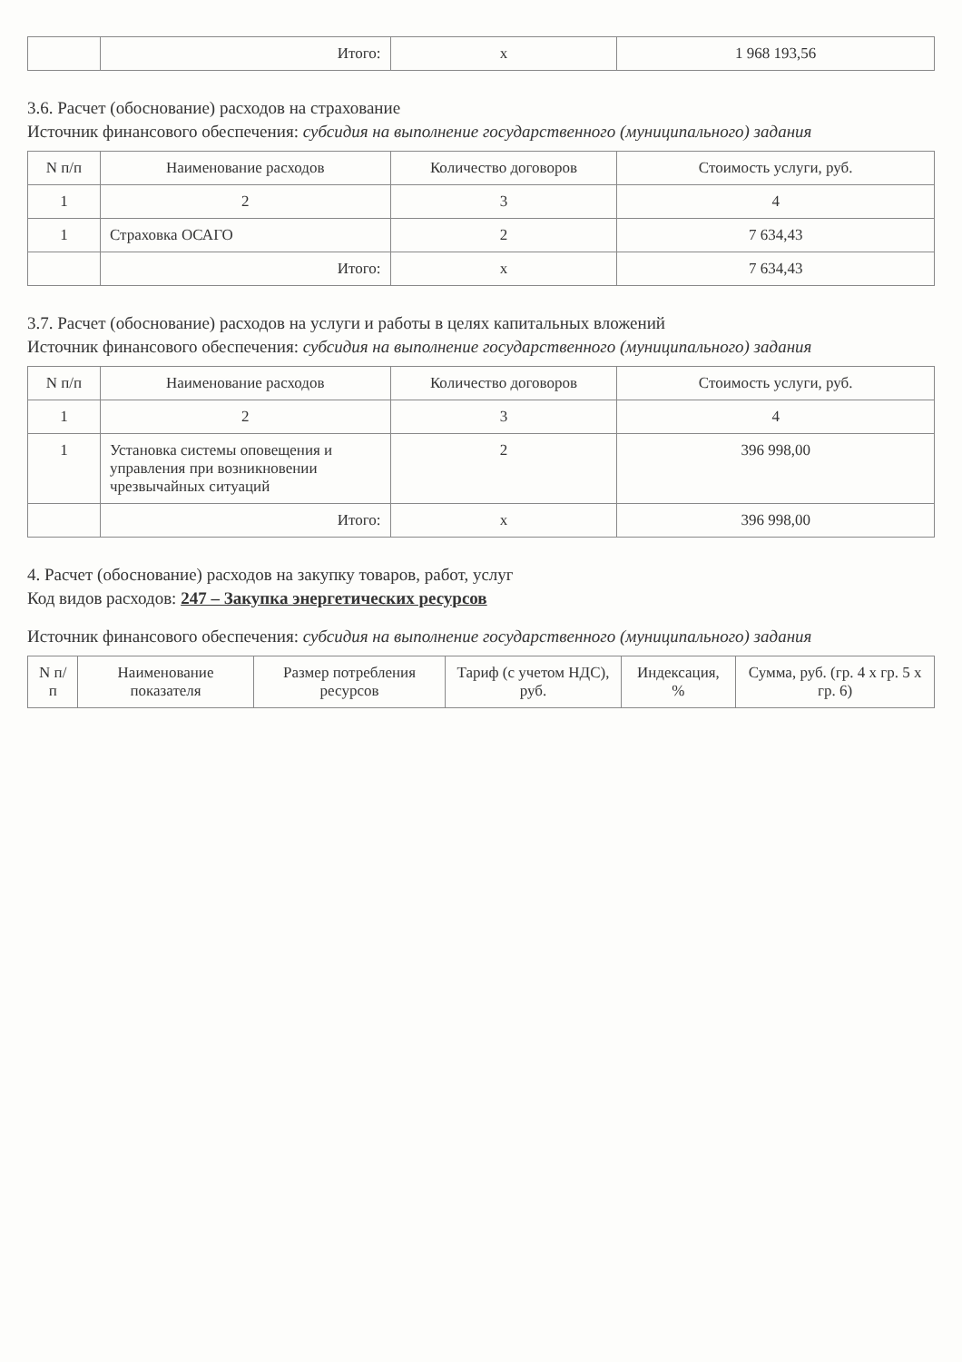| | Итого: | x | 1 968 193,56 |
3.6. Расчет (обоснование) расходов на страхование
Источник финансового обеспечения: субсидия на выполнение государственного (муниципального) задания
| N п/п | Наименование расходов | Количество договоров | Стоимость услуги, руб. |
| --- | --- | --- | --- |
| 1 | 2 | 3 | 4 |
| 1 | Страховка ОСАГО | 2 | 7 634,43 |
| | Итого: | x | 7 634,43 |
3.7. Расчет (обоснование) расходов на услуги и работы в целях капитальных вложений
Источник финансового обеспечения: субсидия на выполнение государственного (муниципального) задания
| N п/п | Наименование расходов | Количество договоров | Стоимость услуги, руб. |
| --- | --- | --- | --- |
| 1 | 2 | 3 | 4 |
| 1 | Установка системы оповещения и управления при возникновении чрезвычайных ситуаций | 2 | 396 998,00 |
| | Итого: | x | 396 998,00 |
4. Расчет (обоснование) расходов на закупку товаров, работ, услуг
Код видов расходов: 247 – Закупка энергетических ресурсов
Источник финансового обеспечения: субсидия на выполнение государственного (муниципального) задания
| N п/п | Наименование показателя | Размер потребления ресурсов | Тариф (с учетом НДС), руб. | Индексация, % | Сумма, руб. (гр. 4 х гр. 5 х гр. 6) |
| --- | --- | --- | --- | --- | --- |